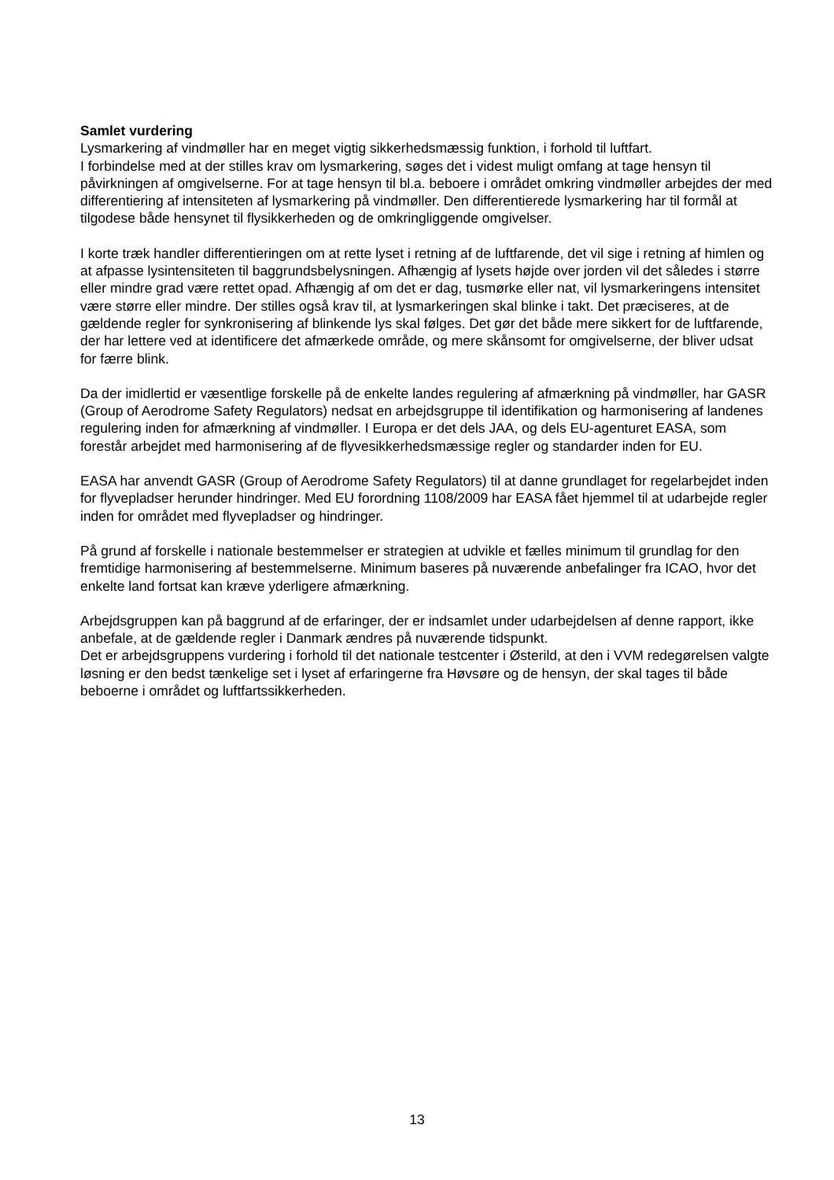Samlet vurdering
Lysmarkering af vindmøller har en meget vigtig sikkerhedsmæssig funktion, i forhold til luftfart.
I forbindelse med at der stilles krav om lysmarkering, søges det i videst muligt omfang at tage hensyn til påvirkningen af omgivelserne. For at tage hensyn til bl.a. beboere i området omkring vindmøller arbejdes der med differentiering af intensiteten af lysmarkering på vindmøller. Den differentierede lysmarkering har til formål at tilgodese både hensynet til flysikkerheden og de omkringliggende omgivelser.
I korte træk handler differentieringen om at rette lyset i retning af de luftfarende, det vil sige i retning af himlen og at afpasse lysintensiteten til baggrundsbelysningen. Afhængig af lysets højde over jorden vil det således i større eller mindre grad være rettet opad. Afhængig af om det er dag, tusmørke eller nat, vil lysmarkeringens intensitet være større eller mindre. Der stilles også krav til, at lysmarkeringen skal blinke i takt. Det præciseres, at de gældende regler for synkronisering af blinkende lys skal følges. Det gør det både mere sikkert for de luftfarende, der har lettere ved at identificere det afmærkede område, og mere skånsomt for omgivelserne, der bliver udsat for færre blink.
Da der imidlertid er væsentlige forskelle på de enkelte landes regulering af afmærkning på vindmøller, har GASR (Group of Aerodrome Safety Regulators) nedsat en arbejdsgruppe til identifikation og harmonisering af landenes regulering inden for afmærkning af vindmøller. I Europa er det dels JAA, og dels EU-agenturet EASA, som forestår arbejdet med harmonisering af de flyvesikkerhedsmæssige regler og standarder inden for EU.
EASA har anvendt GASR (Group of Aerodrome Safety Regulators) til at danne grundlaget for regelarbejdet inden for flyvepladser herunder hindringer. Med EU forordning 1108/2009 har EASA fået hjemmel til at udarbejde regler inden for området med flyvepladser og hindringer.
På grund af forskelle i nationale bestemmelser er strategien at udvikle et fælles minimum til grundlag for den fremtidige harmonisering af bestemmelserne. Minimum baseres på nuværende anbefalinger fra ICAO, hvor det enkelte land fortsat kan kræve yderligere afmærkning.
Arbejdsgruppen kan på baggrund af de erfaringer, der er indsamlet under udarbejdelsen af denne rapport, ikke anbefale, at de gældende regler i Danmark ændres på nuværende tidspunkt.
Det er arbejdsgruppens vurdering i forhold til det nationale testcenter i Østerild, at den i VVM redegørelsen valgte løsning er den bedst tænkelige set i lyset af erfaringerne fra Høvsøre og de hensyn, der skal tages til både beboerne i området og luftfartssikkerheden.
13